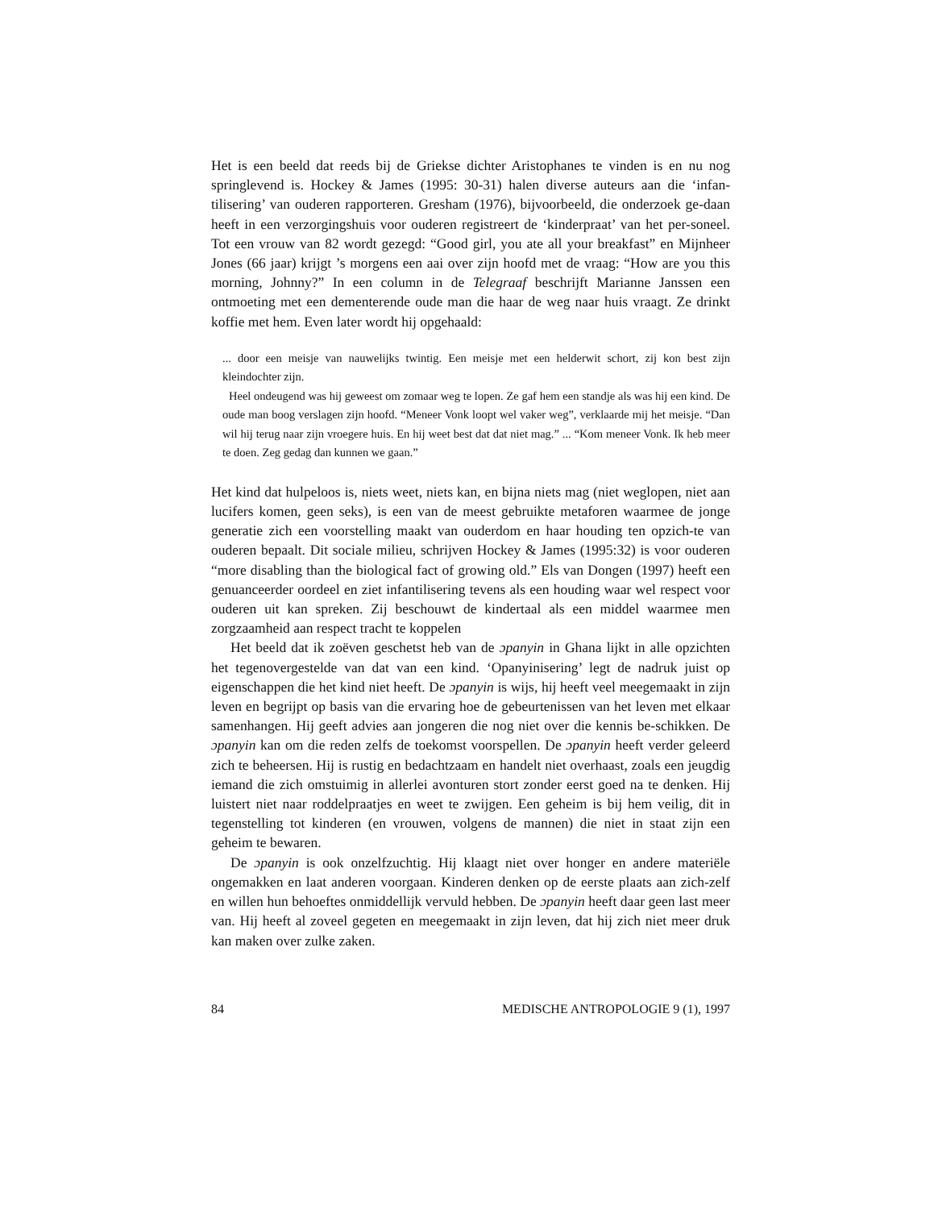Het is een beeld dat reeds bij de Griekse dichter Aristophanes te vinden is en nu nog springlevend is. Hockey & James (1995: 30-31) halen diverse auteurs aan die ‘infan-tilisering’ van ouderen rapporteren. Gresham (1976), bijvoorbeeld, die onderzoek ge-daan heeft in een verzorgingshuis voor ouderen registreert de ‘kinderpraat’ van het per-soneel. Tot een vrouw van 82 wordt gezegd: “Good girl, you ate all your breakfast” en Mijnheer Jones (66 jaar) krijgt ’s morgens een aai over zijn hoofd met de vraag: “How are you this morning, Johnny?” In een column in de Telegraaf beschrijft Marianne Janssen een ontmoeting met een dementerende oude man die haar de weg naar huis vraagt. Ze drinkt koffie met hem. Even later wordt hij opgehaald:
... door een meisje van nauwelijks twintig. Een meisje met een helderwit schort, zij kon best zijn kleindochter zijn.
Heel ondeugend was hij geweest om zomaar weg te lopen. Ze gaf hem een standje als was hij een kind. De oude man boog verslagen zijn hoofd. “Meneer Vonk loopt wel vaker weg”, verklaarde mij het meisje. “Dan wil hij terug naar zijn vroegere huis. En hij weet best dat dat niet mag.” ... “Kom meneer Vonk. Ik heb meer te doen. Zeg gedag dan kunnen we gaan.”
Het kind dat hulpeloos is, niets weet, niets kan, en bijna niets mag (niet weglopen, niet aan lucifers komen, geen seks), is een van de meest gebruikte metaforen waarmee de jonge generatie zich een voorstelling maakt van ouderdom en haar houding ten opzich-te van ouderen bepaalt. Dit sociale milieu, schrijven Hockey & James (1995:32) is voor ouderen “more disabling than the biological fact of growing old.” Els van Dongen (1997) heeft een genuanceerder oordeel en ziet infantilisering tevens als een houding waar wel respect voor ouderen uit kan spreken. Zij beschouwt de kindertaal als een middel waarmee men zorgzaamheid aan respect tracht te koppelen
Het beeld dat ik zoëven geschetst heb van de ɔpanyin in Ghana lijkt in alle opzichten het tegenovergestelde van dat van een kind. ‘Opanyinisering’ legt de nadruk juist op eigenschappen die het kind niet heeft. De ɔpanyin is wijs, hij heeft veel meegemaakt in zijn leven en begrijpt op basis van die ervaring hoe de gebeurtenissen van het leven met elkaar samenhangen. Hij geeft advies aan jongeren die nog niet over die kennis be-schikken. De ɔpanyin kan om die reden zelfs de toekomst voorspellen. De ɔpanyin heeft verder geleerd zich te beheersen. Hij is rustig en bedachtzaam en handelt niet overhaast, zoals een jeugdig iemand die zich omstuimig in allerlei avonturen stort zonder eerst goed na te denken. Hij luistert niet naar roddelpraatjes en weet te zwijgen. Een geheim is bij hem veilig, dit in tegenstelling tot kinderen (en vrouwen, volgens de mannen) die niet in staat zijn een geheim te bewaren.
De ɔpanyin is ook onzelfzuchtig. Hij klaagt niet over honger en andere materiële ongemakken en laat anderen voorgaan. Kinderen denken op de eerste plaats aan zich-zelf en willen hun behoeftes onmiddellijk vervuld hebben. De ɔpanyin heeft daar geen last meer van. Hij heeft al zoveel gegeten en meegemaakt in zijn leven, dat hij zich niet meer druk kan maken over zulke zaken.
84 MEDISCHE ANTROPOLOGIE 9 (1), 1997